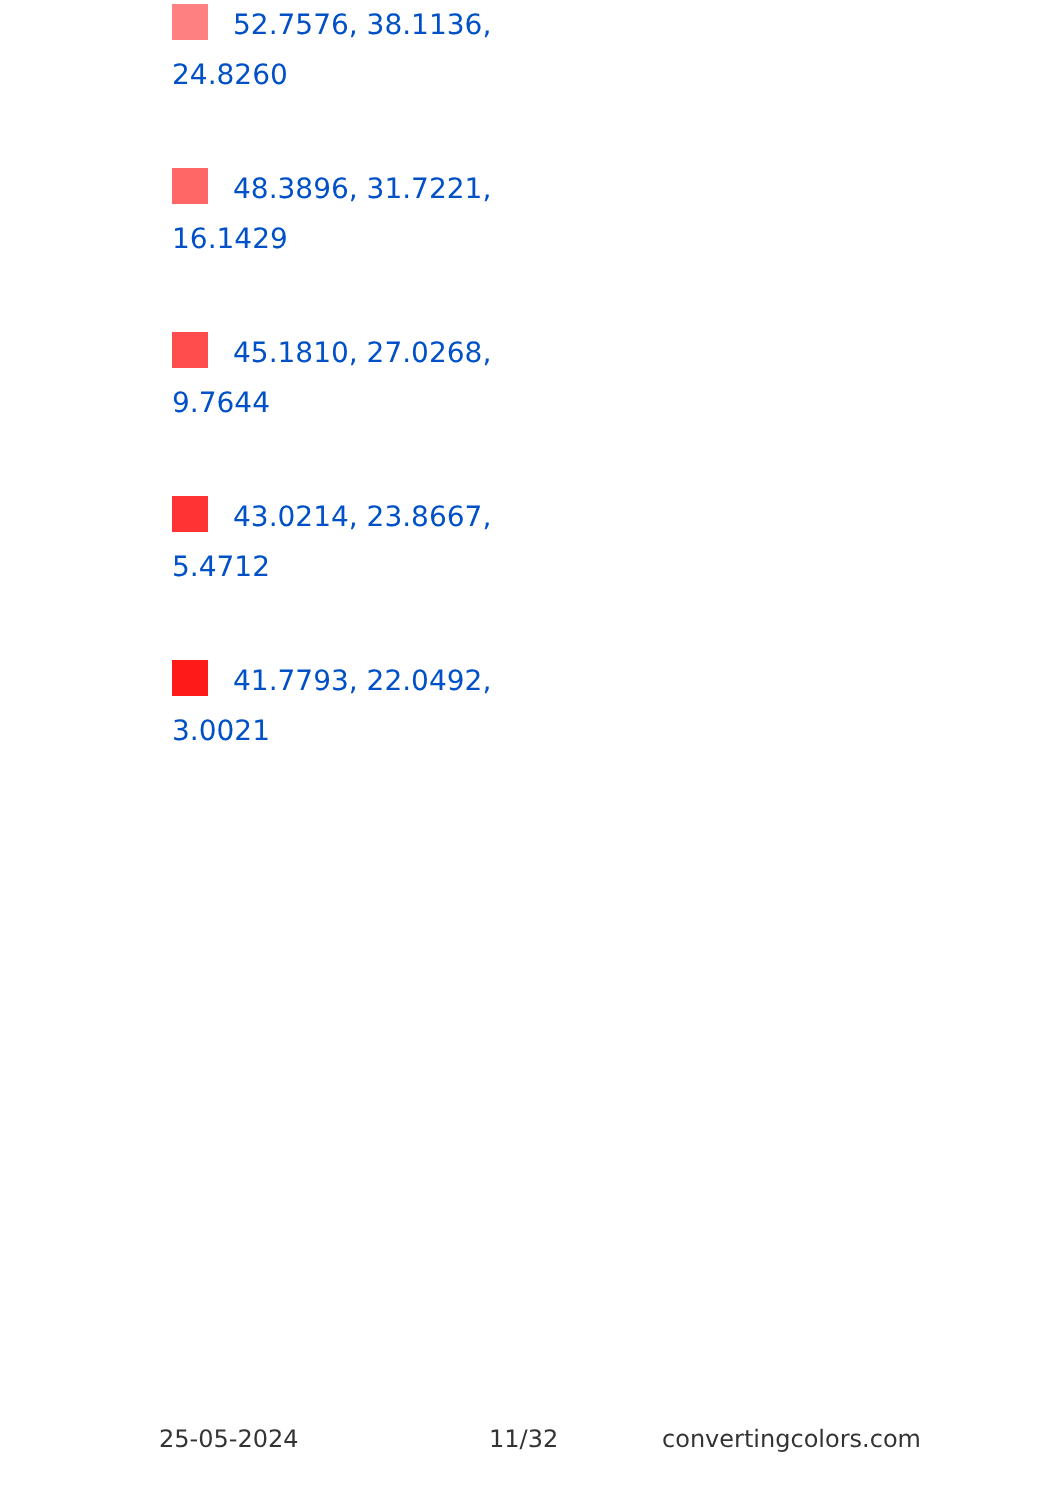52.7576, 38.1136, 24.8260
48.3896, 31.7221, 16.1429
45.1810, 27.0268, 9.7644
43.0214, 23.8667, 5.4712
41.7793, 22.0492, 3.0021
25-05-2024 11/32 convertingcolors.com